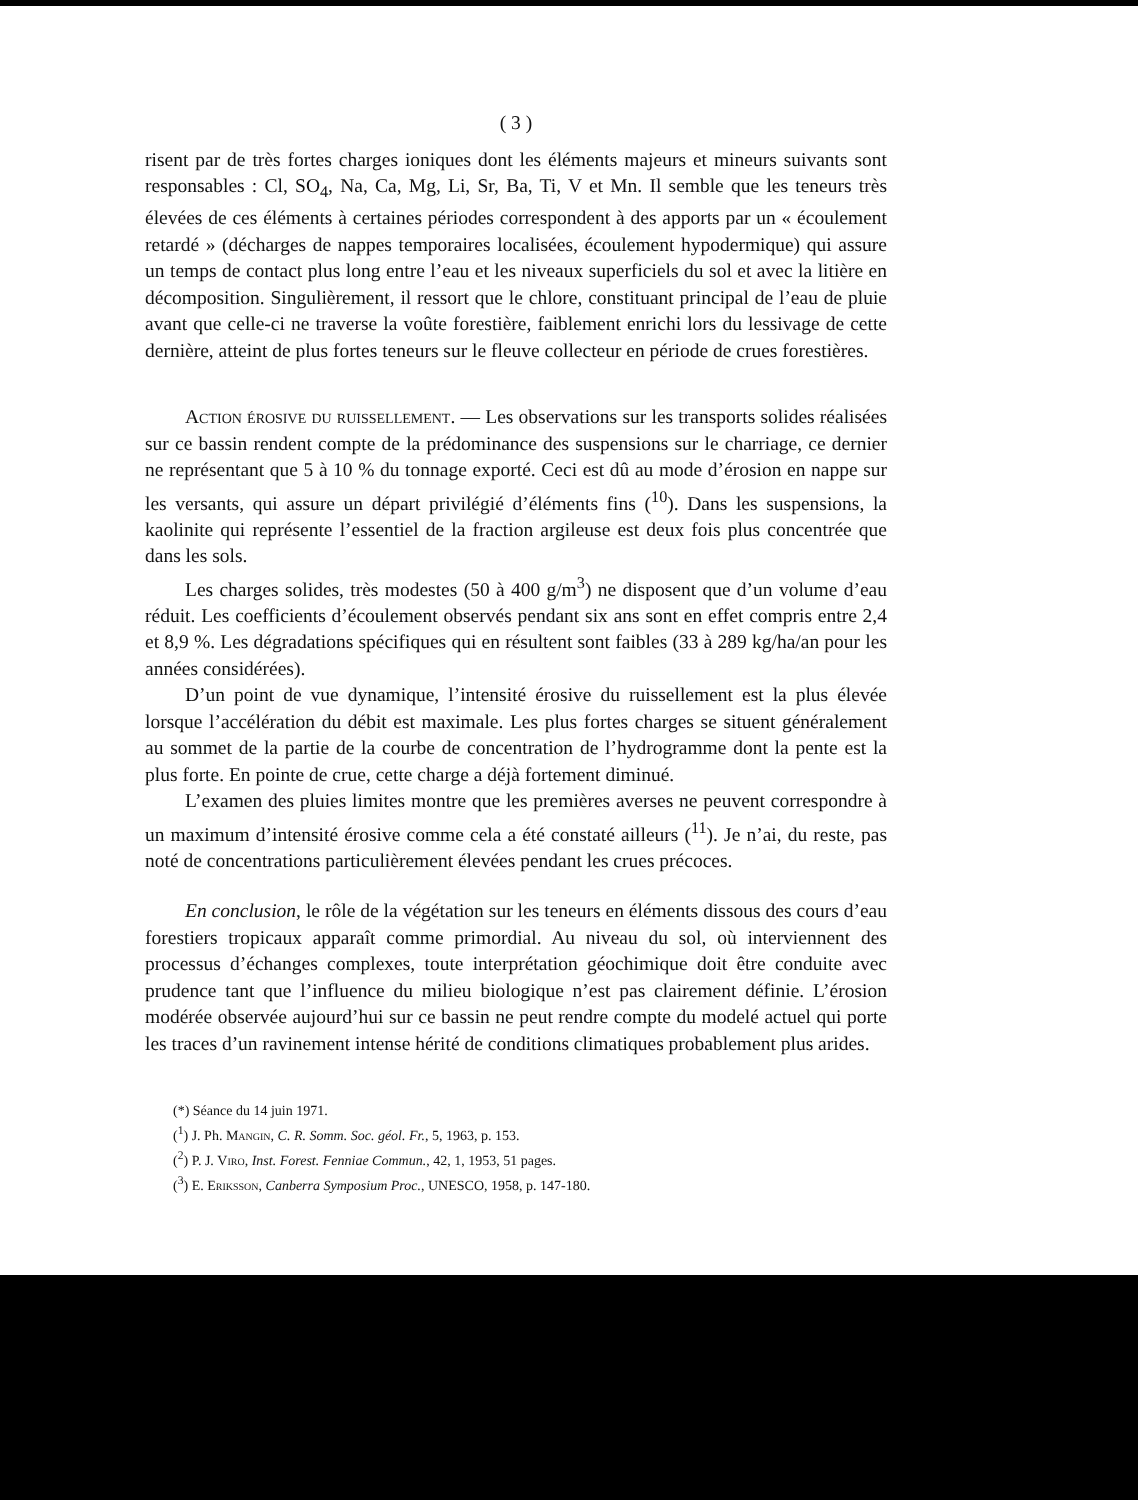( 3 )
risent par de très fortes charges ioniques dont les éléments majeurs et mineurs suivants sont responsables : Cl, SO<sub>4</sub>, Na, Ca, Mg, Li, Sr, Ba, Ti, V et Mn. Il semble que les teneurs très élevées de ces éléments à certaines périodes correspondent à des apports par un « écoulement retardé » (décharges de nappes temporaires localisées, écoulement hypodermique) qui assure un temps de contact plus long entre l’eau et les niveaux superficiels du sol et avec la litière en décomposition. Singulièrement, il ressort que le chlore, constituant principal de l’eau de pluie avant que celle-ci ne traverse la voûte forestière, faiblement enrichi lors du lessivage de cette dernière, atteint de plus fortes teneurs sur le fleuve collecteur en période de crues forestières.
Action érosive du ruissellement. — Les observations sur les transports solides réalisées sur ce bassin rendent compte de la prédominance des suspensions sur le charriage, ce dernier ne représentant que 5 à 10 % du tonnage exporté. Ceci est dû au mode d’érosion en nappe sur les versants, qui assure un départ privilégié d’éléments fins (<sup>10</sup>). Dans les suspensions, la kaolinite qui représente l’essentiel de la fraction argileuse est deux fois plus concentrée que dans les sols.
Les charges solides, très modestes (50 à 400 g/m<sup>3</sup>) ne disposent que d’un volume d’eau réduit. Les coefficients d’écoulement observés pendant six ans sont en effet compris entre 2,4 et 8,9 %. Les dégradations spécifiques qui en résultent sont faibles (33 à 289 kg/ha/an pour les années considérées).
D’un point de vue dynamique, l’intensité érosive du ruissellement est la plus élevée lorsque l’accélération du débit est maximale. Les plus fortes charges se situent généralement au sommet de la partie de la courbe de concentration de l’hydrogramme dont la pente est la plus forte. En pointe de crue, cette charge a déjà fortement diminué.
L’examen des pluies limites montre que les premières averses ne peuvent correspondre à un maximum d’intensité érosive comme cela a été constaté ailleurs (<sup>11</sup>). Je n’ai, du reste, pas noté de concentrations particulièrement élevées pendant les crues précoces.
En conclusion, le rôle de la végétation sur les teneurs en éléments dissous des cours d’eau forestiers tropicaux apparaît comme primordial. Au niveau du sol, où interviennent des processus d’échanges complexes, toute interprétation géochimique doit être conduite avec prudence tant que l’influence du milieu biologique n’est pas clairement définie. L’érosion modérée observée aujourd’hui sur ce bassin ne peut rendre compte du modelé actuel qui porte les traces d’un ravinement intense hérité de conditions climatiques probablement plus arides.
(*) Séance du 14 juin 1971.
(<sup>1</sup>) J. Ph. Mangin, C. R. Somm. Soc. géol. Fr., 5, 1963, p. 153.
(<sup>2</sup>) P. J. Viro, Inst. Forest. Fenniae Commun., 42, 1, 1953, 51 pages.
(<sup>3</sup>) E. Eriksson, Canberra Symposium Proc., UNESCO, 1958, p. 147-180.